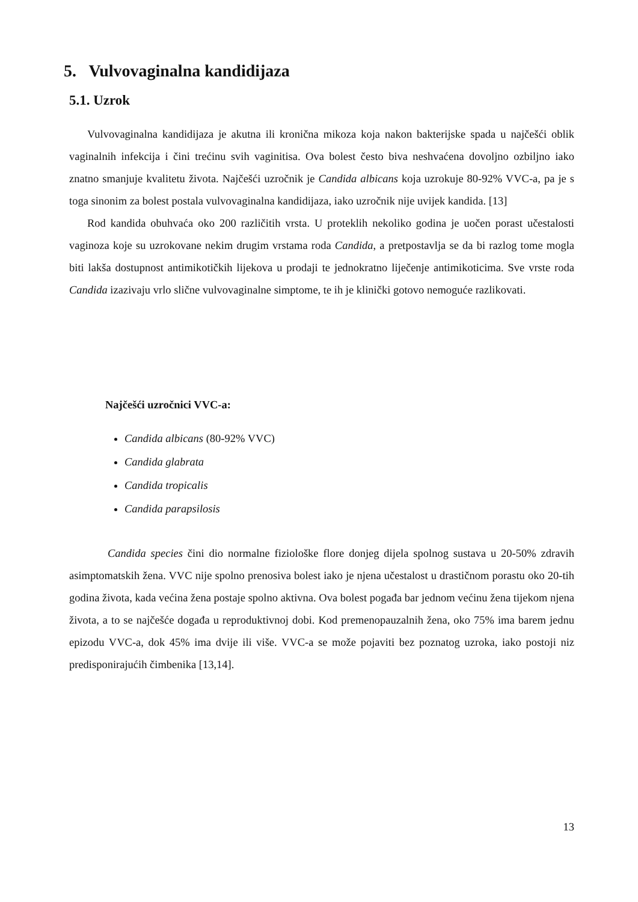5. Vulvovaginalna kandidijaza
5.1. Uzrok
Vulvovaginalna kandidijaza je akutna ili kronična mikoza koja nakon bakterijske spada u najčešći oblik vaginalnih infekcija i čini trećinu svih vaginitisa. Ova bolest često biva neshvaćena dovoljno ozbiljno iako znatno smanjuje kvalitetu života. Najčešći uzročnik je Candida albicans koja uzrokuje 80-92% VVC-a, pa je s toga sinonim za bolest postala vulvovaginalna kandidijaza, iako uzročnik nije uvijek kandida. [13]
Rod kandida obuhvaća oko 200 različitih vrsta. U proteklih nekoliko godina je uočen porast učestalosti vaginoza koje su uzrokovane nekim drugim vrstama roda Candida, a pretpostavlja se da bi razlog tome mogla biti lakša dostupnost antimikotičkih lijekova u prodaji te jednokratno liječenje antimikoticima. Sve vrste roda Candida izazivaju vrlo slične vulvovaginalne simptome, te ih je klinički gotovo nemoguće razlikovati.
Najčešći uzročnici VVC-a:
Candida albicans (80-92% VVC)
Candida glabrata
Candida tropicalis
Candida parapsilosis
Candida species čini dio normalne fiziološke flore donjeg dijela spolnog sustava u 20-50% zdravih asimptomatskih žena. VVC nije spolno prenosiva bolest iako je njena učestalost u drastičnom porastu oko 20-tih godina života, kada većina žena postaje spolno aktivna. Ova bolest pogađa bar jednom većinu žena tijekom njena života, a to se najčešće događa u reproduktivnoj dobi. Kod premenopauzalnih žena, oko 75% ima barem jednu epizodu VVC-a, dok 45% ima dvije ili više. VVC-a se može pojaviti bez poznatog uzroka, iako postoji niz predisponirajućih čimbenika [13,14].
13